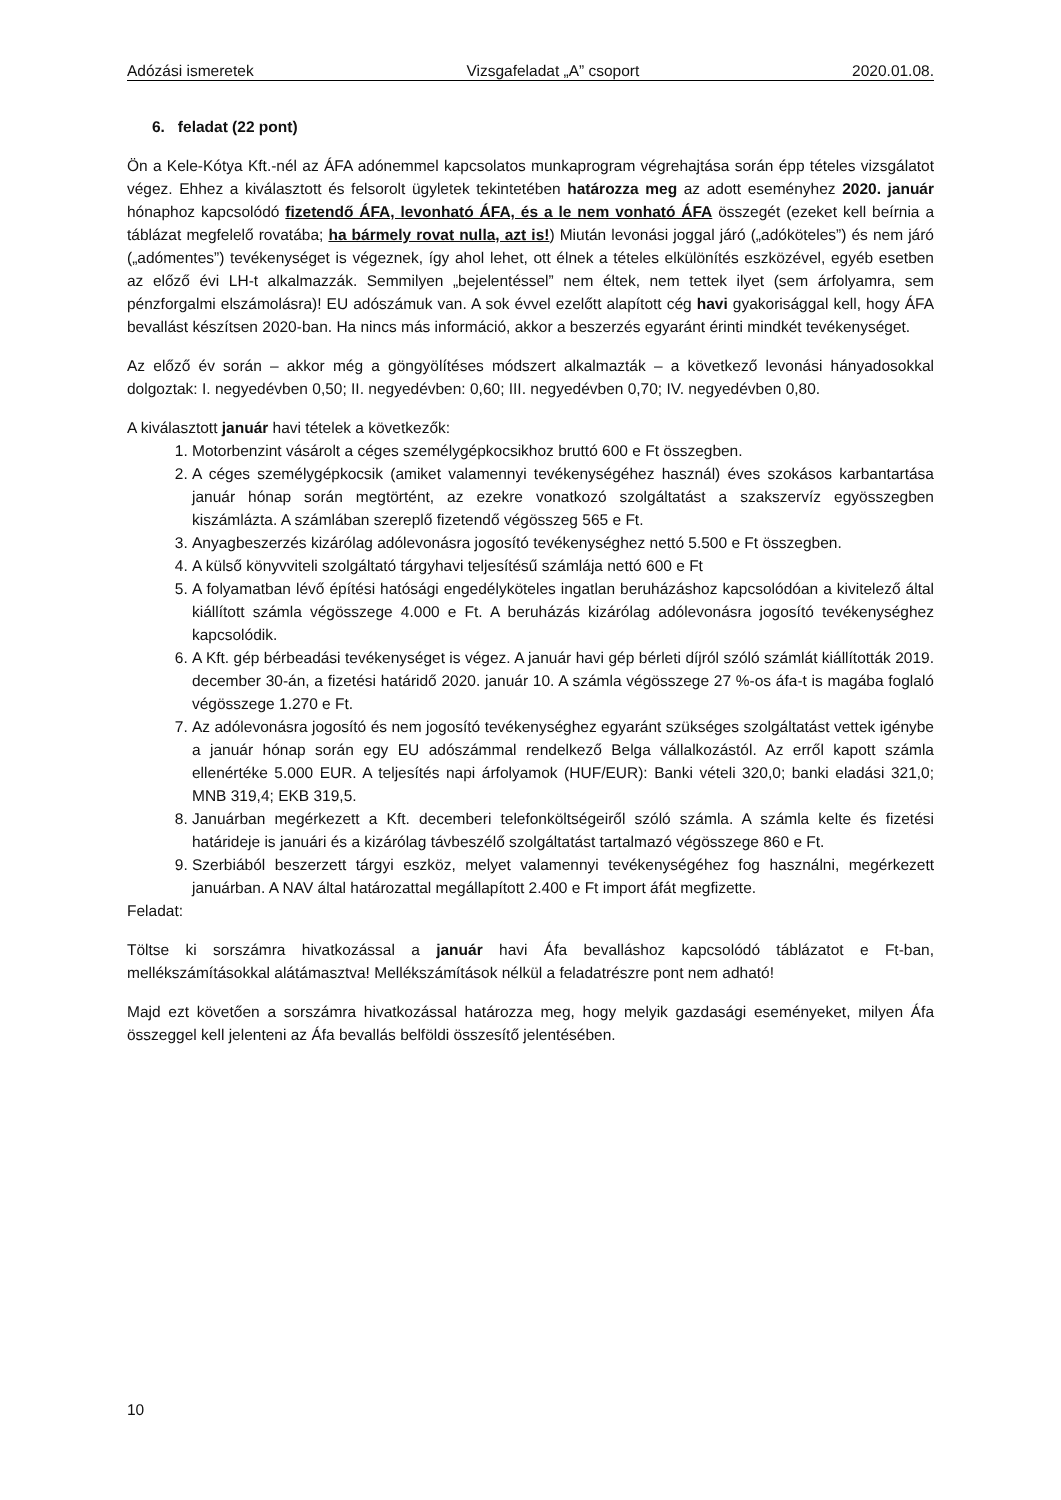Adózási ismeretek Vizsgafeladat „A” csoport 2020.01.08.
6. feladat (22 pont)
Ön a Kele-Kótya Kft.-nél az ÁFA adónemmel kapcsolatos munkaprogram végrehajtása során épp tételes vizsgálatot végez. Ehhez a kiválasztott és felsorolt ügyletek tekintetében határozza meg az adott eseményhez 2020. január hónaphoz kapcsolódó fizetendő ÁFA, levonható ÁFA, és a le nem vonható ÁFA összegét (ezeket kell beírnia a táblázat megfelelő rovatába; ha bármely rovat nulla, azt is!) Miután levonási joggal járó („adóköteles”) és nem járó („adómentes”) tevékenységet is végeznek, így ahol lehet, ott élnek a tételes elkülönítés eszközével, egyéb esetben az előző évi LH-t alkalmazzák. Semmilyen „bejelentéssel” nem éltek, nem tettek ilyet (sem árfolyamra, sem pénzforgalmi elszámolásra)! EU adószámuk van. A sok évvel ezelőtt alapított cég havi gyakorisággal kell, hogy ÁFA bevallást készítsen 2020-ban. Ha nincs más információ, akkor a beszerzés egyaránt érinti mindkét tevékenységet.
Az előző év során – akkor még a göngyölítéses módszert alkalmazták – a következő levonási hányadosokkal dolgoztak: I. negyedévben 0,50; II. negyedévben: 0,60; III. negyedévben 0,70; IV. negyedévben 0,80.
A kiválasztott január havi tételek a következők:
1. Motorbenzint vásárolt a céges személygépkocsikhoz bruttó 600 e Ft összegben.
2. A céges személygépkocsik (amiket valamennyi tevékenységéhez használ) éves szokásos karbantartása január hónap során megtörtént, az ezekre vonatkozó szolgáltatást a szakszervíz egyösszegben kiszámlázta. A számlában szereplő fizetendő végösszeg 565 e Ft.
3. Anyagbeszerzés kizárólag adólevonásra jogosító tevékenységhez nettó 5.500 e Ft összegben.
4. A külső könyvviteli szolgáltató tárgyhavi teljesítésű számlája nettó 600 e Ft
5. A folyamatban lévő építési hatósági engedélyköteles ingatlan beruházáshoz kapcsolódóan a kivitelező által kiállított számla végösszege 4.000 e Ft. A beruházás kizárólag adólevonásra jogosító tevékenységhez kapcsolódik.
6. A Kft. gép bérbeadási tevékenységet is végez. A január havi gép bérleti díjról szóló számlát kiállították 2019. december 30-án, a fizetési határidő 2020. január 10. A számla végösszege 27 %-os áfa-t is magába foglaló végösszege 1.270 e Ft.
7. Az adólevonásra jogosító és nem jogosító tevékenységhez egyaránt szükséges szolgáltatást vettek igénybe a január hónap során egy EU adószámmal rendelkező Belga vállalkozástól. Az erről kapott számla ellenértéke 5.000 EUR. A teljesítés napi árfolyamok (HUF/EUR): Banki vételi 320,0; banki eladási 321,0; MNB 319,4; EKB 319,5.
8. Januárban megérkezett a Kft. decemberi telefonköltségeiről szóló számla. A számla kelte és fizetési határideje is januári és a kizárólag távbeszélő szolgáltatást tartalmazó végösszege 860 e Ft.
9. Szerbiából beszerzett tárgyi eszköz, melyet valamennyi tevékenységéhez fog használni, megérkezett januárban. A NAV által határozattal megállapított 2.400 e Ft import áfát megfizette.
Feladat:
Töltse ki sorszámra hivatkozással a január havi Áfa bevalláshoz kapcsolódó táblázatot e Ft-ban, mellékszámításokkal alátámasztva! Mellékszámítások nélkül a feladatrészre pont nem adható!
Majd ezt követően a sorszámra hivatkozással határozza meg, hogy melyik gazdasági eseményeket, milyen Áfa összeggel kell jelenteni az Áfa bevallás belföldi összesítő jelentésében.
10